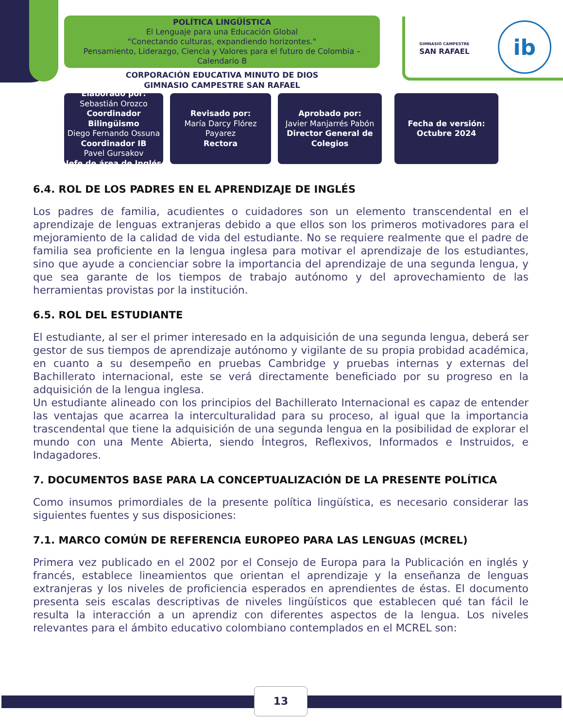POLÍTICA LINGÜÍSTICA
El Lenguaje para una Educación Global
"Conectando culturas, expandiendo horizontes."
Pensamiento, Liderazgo, Ciencia y Valores para el futuro de Colombia – Calendario B
CORPORACIÓN EDUCATIVA MINUTO DE DIOS
GIMNASIO CAMPESTRE SAN RAFAEL
GIMNASIO CAMPESTRE
SAN RAFAEL
ib
Elaborado por:
Sebastián Orozco
Coordinador Bilingüismo
Diego Fernando Ossuna
Coordinador IB
Pavel Gursakov
Jefe de área de Inglés
Revisado por:
María Darcy Flórez Payarez
Rectora
Aprobado por:
Javier Manjarrés Pabón
Director General de Colegios
Fecha de versión:
Octubre 2024
6.4. ROL DE LOS PADRES EN EL APRENDIZAJE DE INGLÉS
Los padres de familia, acudientes o cuidadores son un elemento transcendental en el aprendizaje de lenguas extranjeras debido a que ellos son los primeros motivadores para el mejoramiento de la calidad de vida del estudiante. No se requiere realmente que el padre de familia sea proficiente en la lengua inglesa para motivar el aprendizaje de los estudiantes, sino que ayude a concienciar sobre la importancia del aprendizaje de una segunda lengua, y que sea garante de los tiempos de trabajo autónomo y del aprovechamiento de las herramientas provistas por la institución.
6.5. ROL DEL ESTUDIANTE
El estudiante, al ser el primer interesado en la adquisición de una segunda lengua, deberá ser gestor de sus tiempos de aprendizaje autónomo y vigilante de su propia probidad académica, en cuanto a su desempeño en pruebas Cambridge y pruebas internas y externas del Bachillerato internacional, este se verá directamente beneficiado por su progreso en la adquisición de la lengua inglesa.
Un estudiante alineado con los principios del Bachillerato Internacional es capaz de entender las ventajas que acarrea la interculturalidad para su proceso, al igual que la importancia trascendental que tiene la adquisición de una segunda lengua en la posibilidad de explorar el mundo con una Mente Abierta, siendo Íntegros, Reflexivos, Informados e Instruidos, e Indagadores.
7. DOCUMENTOS BASE PARA LA CONCEPTUALIZACIÓN DE LA PRESENTE POLÍTICA
Como insumos primordiales de la presente política lingüística, es necesario considerar las siguientes fuentes y sus disposiciones:
7.1. MARCO COMÚN DE REFERENCIA EUROPEO PARA LAS LENGUAS (MCREL)
Primera vez publicado en el 2002 por el Consejo de Europa para la Publicación en inglés y francés, establece lineamientos que orientan el aprendizaje y la enseñanza de lenguas extranjeras y los niveles de proficiencia esperados en aprendientes de éstas. El documento presenta seis escalas descriptivas de niveles lingüísticos que establecen qué tan fácil le resulta la interacción a un aprendiz con diferentes aspectos de la lengua. Los niveles relevantes para el ámbito educativo colombiano contemplados en el MCREL son:
13